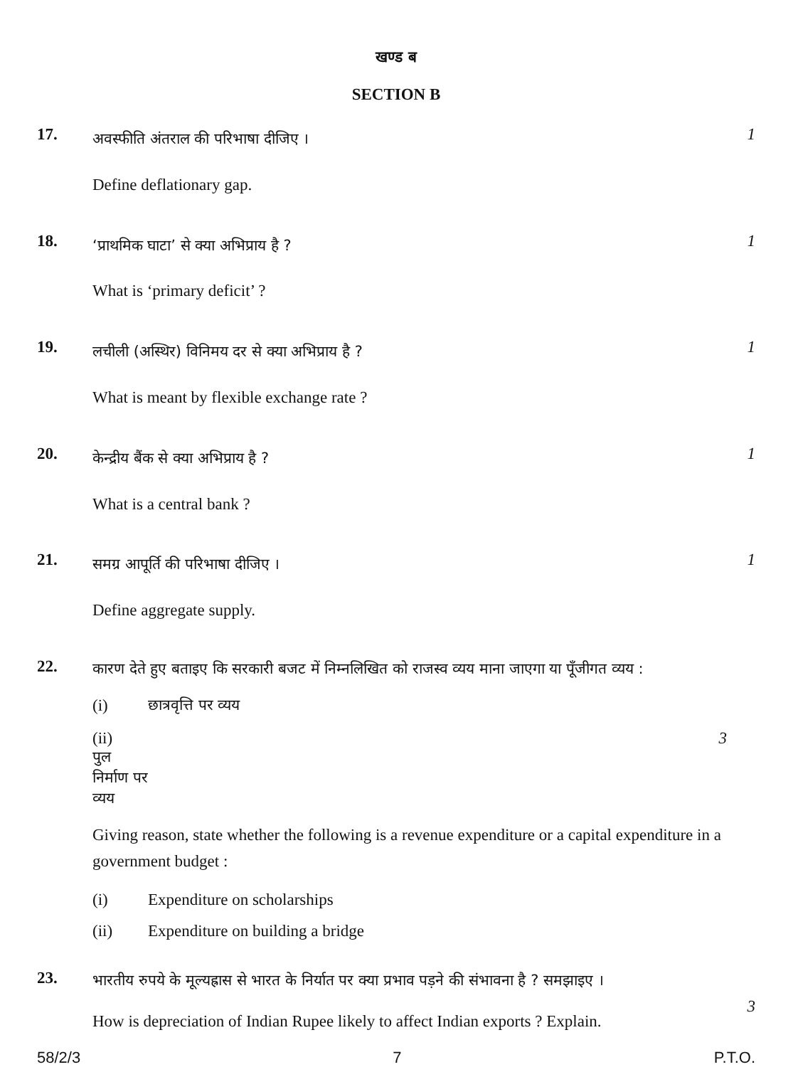खण्ड ब
SECTION B
17.
अवस्फीति अंतराल की परिभाषा दीजिए ।
Define deflationary gap.
1
18.
‘प्राथमिक घाटा’ से क्या अभिप्राय है ?
What is ‘primary deficit’ ?
1
19.
लचीली (अस्थिर) विनिमय दर से क्या अभिप्राय है ?
What is meant by flexible exchange rate ?
1
20.
केन्द्रीय बैंक से क्या अभिप्राय है ?
What is a central bank ?
1
21.
समग्र आपूर्ति की परिभाषा दीजिए ।
Define aggregate supply.
1
22.
कारण देते हुए बताइए कि सरकारी बजट में निम्नलिखित को राजस्व व्यय माना जाएगा या पूँजीगत व्यय :
(i) छात्रवृत्ति पर व्यय
(ii) पुल निर्माण पर व्यय 3
Giving reason, state whether the following is a revenue expenditure or a capital expenditure in a government budget :
(i) Expenditure on scholarships
(ii) Expenditure on building a bridge
23.
भारतीय रुपये के मूल्यह्रास से भारत के निर्यात पर क्या प्रभाव पड़ने की संभावना है ? समझाइए ।
How is depreciation of Indian Rupee likely to affect Indian exports ? Explain.
3
58/2/3 7 P.T.O.